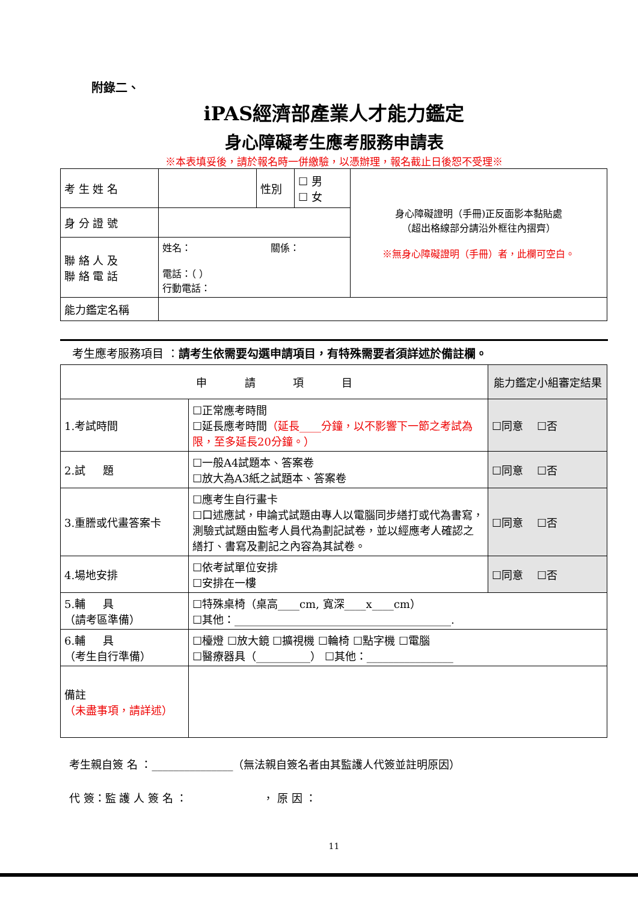附錄二、
iPAS經濟部產業人才能力鑑定
身心障礙考生應考服務申請表
※本表填妥後，請於報名時一併繳驗，以憑辦理，報名截止日後恕不受理※
| 考 生 姓 名 | | 性別 | ☐ 男 ☐ 女 | 身心障礙證明（手冊)正反面影本黏貼處 （超出格線部分請沿外框往內摺齊） ※無身心障礙證明（手冊）者，此欄可空白。 |
| 身 分 證 號 | | | | |
| 聯 絡 人 及 聯 絡 電 話 | 姓名： 關係： 電話：（ ） 行動電話： | | | |
| 能力鑑定名稱 | | | | |
考生應考服務項目 ：請考生依需要勾選申請項目，有特殊需要者須詳述於備註欄。
| 申 請 項 目 | | 能力鑑定小組審定結果 |
| --- | --- | --- |
| 1.考試時間 | ☐正常應考時間 ☐延長應考時間 （延長____分鐘，以不影響下一節之考試為限，至多延長20分鐘。） | ☐同意 ☐否 |
| 2.試 題 | ☐一般A4試題本、答案卷 ☐放大為A3紙之試題本、答案卷 | ☐同意 ☐否 |
| 3.重謄或代畫答案卡 | ☐應考生自行畫卡 ☐口述應試，申論式試題由專人以電腦同步繕打或代為書寫，測驗式試題由監考人員代為劃記試卷，並以經應考人確認之繕打、書寫及劃記之內容為其試卷。 | ☐同意 ☐否 |
| 4.場地安排 | ☐依考試單位安排 ☐安排在一樓 | ☐同意 ☐否 |
| 5.輔 具 （請考區準備） | ☐特殊桌椅（桌高____cm, 寬深____x____cm） ☐其他：________________________________________. | |
| 6.輔 具 （考生自行準備） | ☐檯燈 ☐放大鏡 ☐擴視機 ☐輪椅 ☐點字機 ☐電腦 ☐醫療器具（__________） ☐其他：________________ | |
| 備註 （未盡事項，請詳述） | | |
考生親自簽 名 ：_______________（無法親自簽名者由其監護人代簽並註明原因）
代 簽：監 護 人 簽 名 ： ， 原 因 ：
11